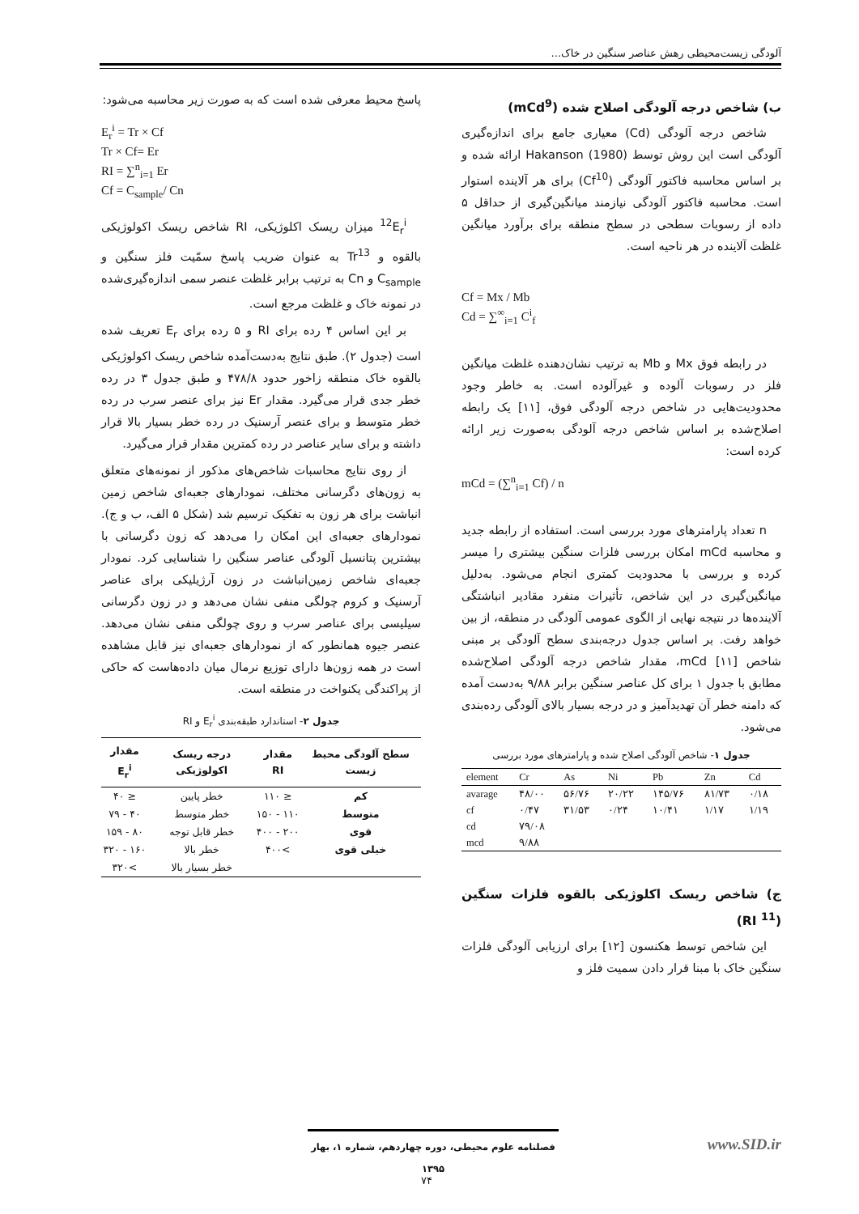آلودگی زیست‌محیطی رهش عناصر سنگین در خاک...
ب) شاخص درجه آلودگی اصلاح شده (mCd<sup>9</sup>)
شاخص درجه آلودگی (Cd) معیاری جامع برای اندازه‌گیری آلودگی است این روش توسط Hakanson (1980) ارائه شده و بر اساس محاسبه فاکتور آلودگی (Cf<sup>10</sup>) برای هر آلاینده استوار است. محاسبه فاکتور آلودگی نیازمند میانگین‌گیری از حداقل ۵ داده از رسوبات سطحی در سطح منطقه برای برآورد میانگین غلظت آلاینده در هر ناحیه است.
Cf = Mx / Mb
Cd = ∑<sup>∞</sup><sub>i=1</sub> C<sup>i</sup><sub>f</sub>
در رابطه فوق Mx و Mb به ترتیب نشان‌دهنده غلظت میانگین فلز در رسوبات آلوده و غیرآلوده است. به خاطر وجود محدودیت‌هایی در شاخص درجه آلودگی فوق، [۱۱] یک رابطه اصلاح‌شده بر اساس شاخص درجه آلودگی به‌صورت زیر ارائه کرده است:
mCd = (∑<sup>n</sup><sub>i=1</sub> Cf) / n
n تعداد پارامترهای مورد بررسی است. استفاده از رابطه جدید و محاسبه mCd امکان بررسی فلزات سنگین بیشتری را میسر کرده و بررسی با محدودیت کمتری انجام می‌شود. به‌دلیل میانگین‌گیری در این شاخص، تأثیرات منفرد مقادیر انباشتگی آلاینده‌ها در نتیجه نهایی از الگوی عمومی آلودگی در منطقه، از بین خواهد رفت. بر اساس جدول درجه‌بندی سطح آلودگی بر مبنی شاخص mCd [۱۱]، مقدار شاخص درجه آلودگی اصلاح‌شده مطابق با جدول ۱ برای کل عناصر سنگین برابر ۹/۸۸ به‌دست آمده که دامنه خطر آن تهدیدآمیز و در درجه بسیار بالای آلودگی رده‌بندی می‌شود.
جدول ۱- شاخص آلودگی اصلاح شده و پارامترهای مورد بررسی
| element | Cr | As | Ni | Pb | Zn | Cd |
| --- | --- | --- | --- | --- | --- | --- |
| avarage | ۴۸/۰۰ | ۵۶/۷۶ | ۲۰/۲۲ | ۱۴۵/۷۶ | ۸۱/۷۳ | ۰/۱۸ |
| cf | ۰/۴۷ | ۳۱/۵۳ | ۰/۲۴ | ۱۰/۴۱ | ۱/۱۷ | ۱/۱۹ |
| cd | ۷۹/۰۸ | | | | | |
| mcd | ۹/۸۸ | | | | | |
ج) شاخص ریسک اکلوژیکی بالقوه فلزات سنگین (RI <sup>11</sup>)
این شاخص توسط هکنسون [۱۲] برای ارزیابی آلودگی فلزات سنگین خاک با مبنا قرار دادن سمیت فلز و
پاسخ محیط معرفی شده است که به صورت زیر محاسبه می‌شود:
E<sub>r</sub><sup>i</sup> = Tr × Cf
Tr × Cf= Er
RI = ∑<sup>n</sup><sub>i=1</sub> Er
Cf = C<sub>sample</sub>/ Cn
<sup>12</sup> E<sub>r</sub><sup>i</sup> میزان ریسک اکلوژیکی، RI شاخص ریسک اکولوژیکی بالقوه و Tr<sup>13</sup> به عنوان ضریب پاسخ سمّیت فلز سنگین و C<sub>sample</sub> و Cn به ترتیب برابر غلظت عنصر سمی اندازه‌گیری‌شده در نمونه خاک و غلظت مرجع است.
بر این اساس ۴ رده برای RI و ۵ رده برای E<sub>r</sub> تعریف شده است (جدول ۲). طبق نتایج به‌دست‌آمده شاخص ریسک اکولوژیکی بالقوه خاک منطقه زاخور حدود ۴۷۸/۸ و طبق جدول ۳ در رده خطر جدی قرار می‌گیرد. مقدار Er نیز برای عنصر سرب در رده خطر متوسط و برای عنصر آرسنیک در رده خطر بسیار بالا قرار داشته و برای سایر عناصر در رده کمترین مقدار قرار می‌گیرد.
از روی نتایج محاسبات شاخص‌های مذکور از نمونه‌های متعلق به زون‌های دگرسانی مختلف، نمودارهای جعبه‌ای شاخص زمین انباشت برای هر زون به تفکیک ترسیم شد (شکل ۵ الف، ب و ج). نمودارهای جعبه‌ای این امکان را می‌دهد که زون دگرسانی با بیشترین پتانسیل آلودگی عناصر سنگین را شناسایی کرد. نمودار جعبه‌ای شاخص زمین‌انباشت در زون آرژیلیکی برای عناصر آرسنیک و کروم چولگی منفی نشان می‌دهد و در زون دگرسانی سیلیسی برای عناصر سرب و روی چولگی منفی نشان می‌دهد. عنصر جیوه همانطور که از نمودارهای جعبه‌ای نیز قابل مشاهده است در همه زون‌ها دارای توزیع نرمال میان داده‌هاست که حاکی از پراکندگی یکنواخت در منطقه است.
جدول ۲- استاندارد طبقه‌بندی E<sub>r</sub><sup>i</sup> و RI
| سطح آلودگی محیط زیست | مقدار RI | درجه ریسک اکولوژیکی | مقدار E<sub>r</sub><sup>i</sup> |
| --- | --- | --- | --- |
| کم | ≤ ۱۱۰ | خطر پایین | ≤ ۴۰ |
| متوسط | ۱۱۰ - ۱۵۰ | خطر متوسط | ۴۰ - ۷۹ |
| قوی | ۲۰۰ - ۴۰۰ | خطر قابل توجه | ۸۰ - ۱۵۹ |
| خیلی قوی | >۴۰۰ | خطر بالا | ۱۶۰ - ۳۲۰ |
| | | خطر بسیار بالا | >۳۲۰ |
فصلنامه علوم محیطی، دوره چهاردهم، شماره ۱، بهار ۱۳۹۵
www.SID.ir
۷۴